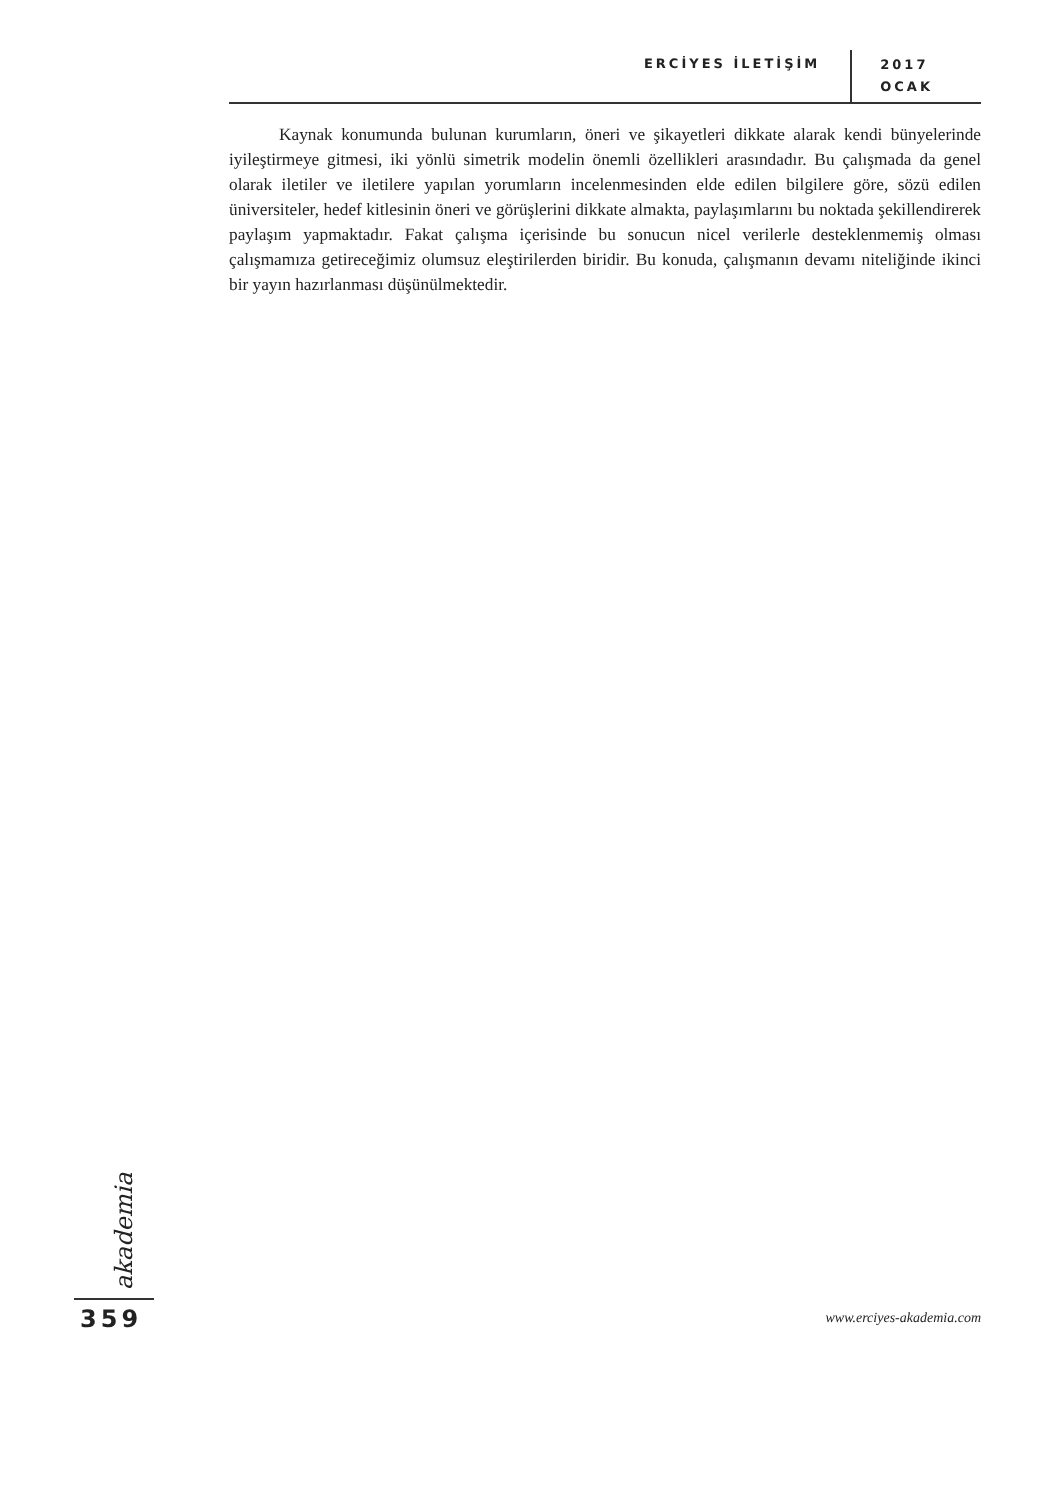ERCİYES İLETİŞİM
2017
OCAK
Kaynak konumunda bulunan kurumların, öneri ve şikayetleri dikkate alarak kendi bünyelerinde iyileştirmeye gitmesi, iki yönlü simetrik modelin önemli özellikleri arasındadır. Bu çalışmada da genel olarak iletiler ve iletilere yapılan yorumların incelenmesinden elde edilen bilgilere göre, sözü edilen üniversiteler, hedef kitlesinin öneri ve görüşlerini dikkate almakta, paylaşımlarını bu noktada şekillendirerek paylaşım yapmaktadır. Fakat çalışma içerisinde bu sonucun nicel verilerle desteklenmemiş olması çalışmamıza getireceğimiz olumsuz eleştirilerden biridir. Bu konuda, çalışmanın devamı niteliğinde ikinci bir yayın hazırlanması düşünülmektedir.
akademia
359 www.erciyes-akademia.com